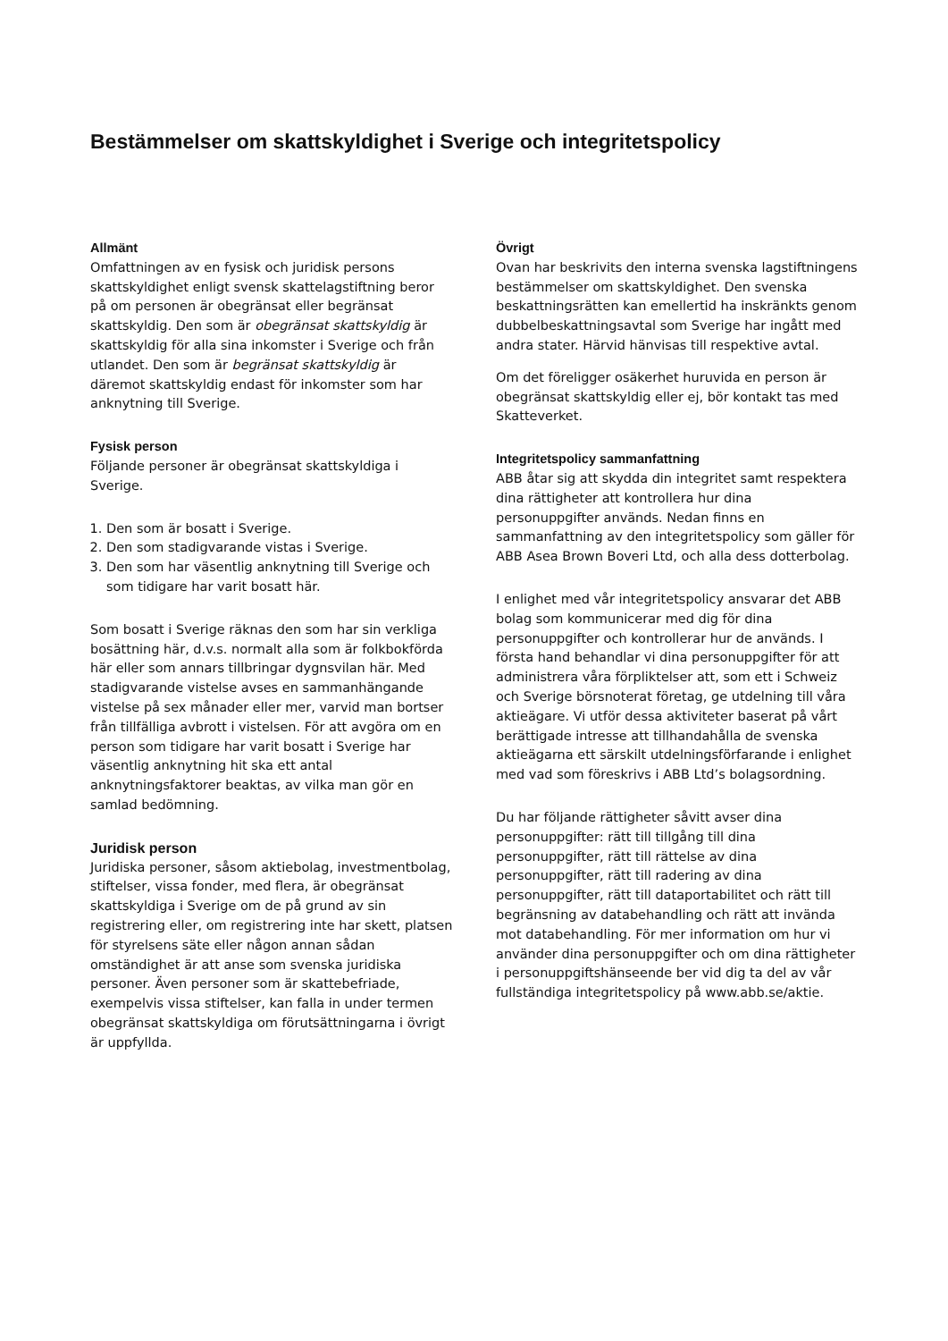Bestämmelser om skattskyldighet i Sverige och integritetspolicy
Allmänt
Omfattningen av en fysisk och juridisk persons skattskyldighet enligt svensk skattelagstiftning beror på om personen är obegränsat eller begränsat skattskyldig. Den som är obegränsat skattskyldig är skattskyldig för alla sina inkomster i Sverige och från utlandet. Den som är begränsat skattskyldig är däremot skattskyldig endast för inkomster som har anknytning till Sverige.
Fysisk person
Följande personer är obegränsat skattskyldiga i Sverige.
1. Den som är bosatt i Sverige.
2. Den som stadigvarande vistas i Sverige.
3. Den som har väsentlig anknytning till Sverige och som tidigare har varit bosatt här.
Som bosatt i Sverige räknas den som har sin verkliga bosättning här, d.v.s. normalt alla som är folkbokförda här eller som annars tillbringar dygnsvilan här. Med stadigvarande vistelse avses en sammanhängande vistelse på sex månader eller mer, varvid man bortser från tillfälliga avbrott i vistelsen. För att avgöra om en person som tidigare har varit bosatt i Sverige har väsentlig anknytning hit ska ett antal anknytningsfaktorer beaktas, av vilka man gör en samlad bedömning.
Juridisk person
Juridiska personer, såsom aktiebolag, investmentbolag, stiftelser, vissa fonder, med flera, är obegränsat skattskyldiga i Sverige om de på grund av sin registrering eller, om registrering inte har skett, platsen för styrelsens säte eller någon annan sådan omständighet är att anse som svenska juridiska personer. Även personer som är skattebefriade, exempelvis vissa stiftelser, kan falla in under termen obegränsat skattskyldiga om förutsättningarna i övrigt är uppfyllda.
Övrigt
Ovan har beskrivits den interna svenska lagstiftningens bestämmelser om skattskyldighet. Den svenska beskattningsrätten kan emellertid ha inskränkts genom dubbelbeskattningsavtal som Sverige har ingått med andra stater. Härvid hänvisas till respektive avtal.
Om det föreligger osäkerhet huruvida en person är obegränsat skattskyldig eller ej, bör kontakt tas med Skatteverket.
Integritetspolicy sammanfattning
ABB åtar sig att skydda din integritet samt respektera dina rättigheter att kontrollera hur dina personuppgifter används. Nedan finns en sammanfattning av den integritetspolicy som gäller för ABB Asea Brown Boveri Ltd, och alla dess dotterbolag.
I enlighet med vår integritetspolicy ansvarar det ABB bolag som kommunicerar med dig för dina personuppgifter och kontrollerar hur de används. I första hand behandlar vi dina personuppgifter för att administrera våra förpliktelser att, som ett i Schweiz och Sverige börsnoterat företag, ge utdelning till våra aktieägare. Vi utför dessa aktiviteter baserat på vårt berättigade intresse att tillhandahålla de svenska aktieägarna ett särskilt utdelningsförfarande i enlighet med vad som föreskrivs i ABB Ltd’s bolagsordning.
Du har följande rättigheter såvitt avser dina personuppgifter: rätt till tillgång till dina personuppgifter, rätt till rättelse av dina personuppgifter, rätt till radering av dina personuppgifter, rätt till dataportabilitet och rätt till begränsning av databehandling och rätt att invända mot databehandling. För mer information om hur vi använder dina personuppgifter och om dina rättigheter i personuppgiftshänseende ber vid dig ta del av vår fullständiga integritetspolicy på www.abb.se/aktie.